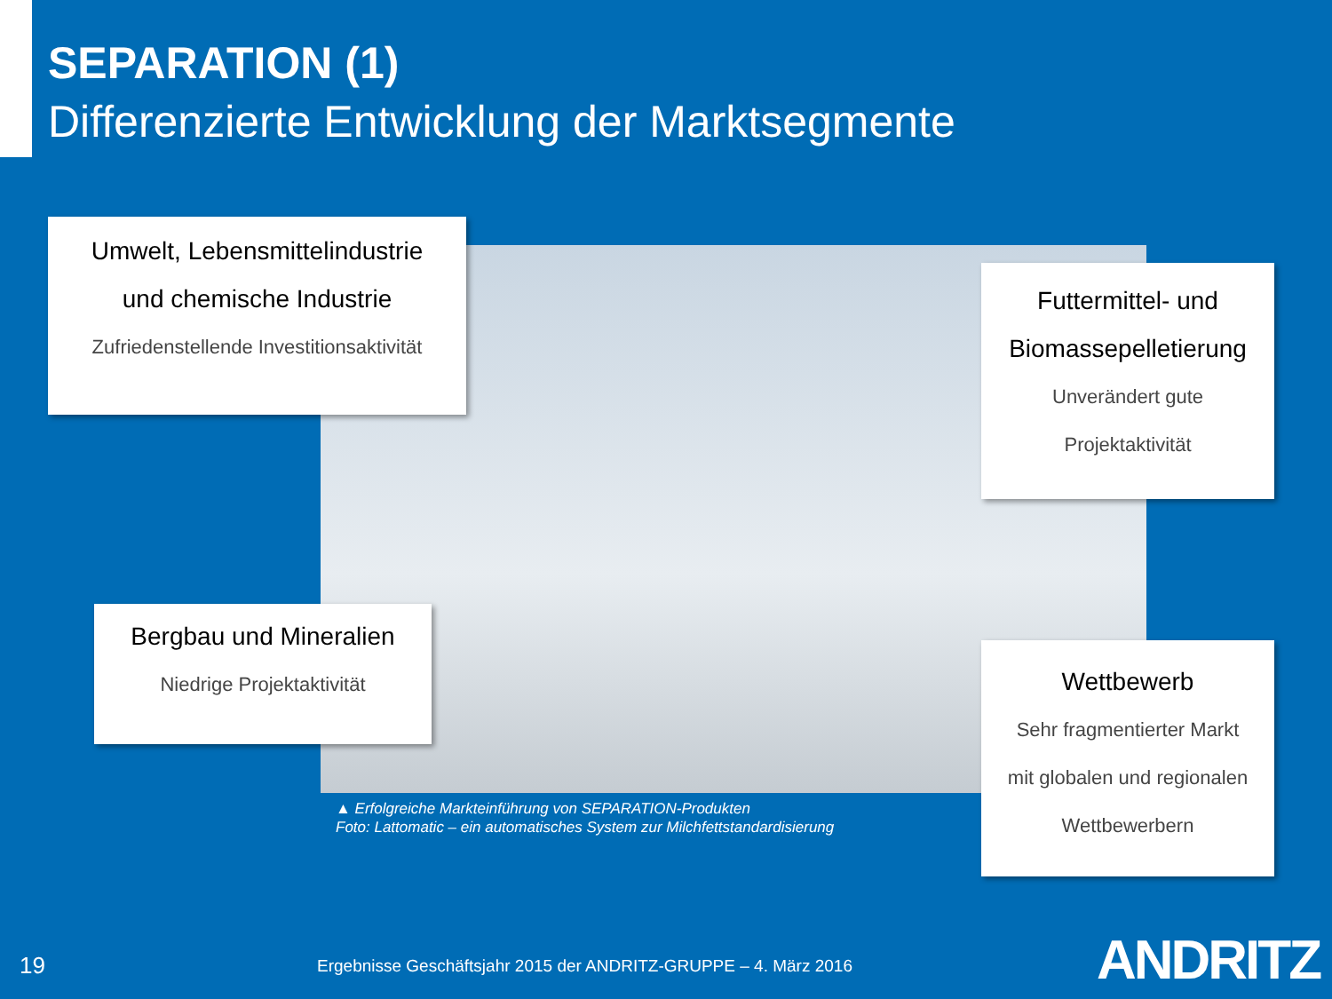SEPARATION (1)
Differenzierte Entwicklung der Marktsegmente
Umwelt, Lebensmittelindustrie
und chemische Industrie
Zufriedenstellende Investitionsaktivität
Futtermittel- und
Biomassepelletierung
Unverändert gute
Projektaktivität
Bergbau und Mineralien
Niedrige Projektaktivität
Wettbewerb
Sehr fragmentierter Markt
mit globalen und regionalen
Wettbewerbern
▲ Erfolgreiche Markteinführung von SEPARATION-Produkten
Foto: Lattomatic – ein automatisches System zur Milchfettstandardisierung
19
Ergebnisse Geschäftsjahr 2015 der ANDRITZ-GRUPPE – 4. März 2016
ANDRITZ